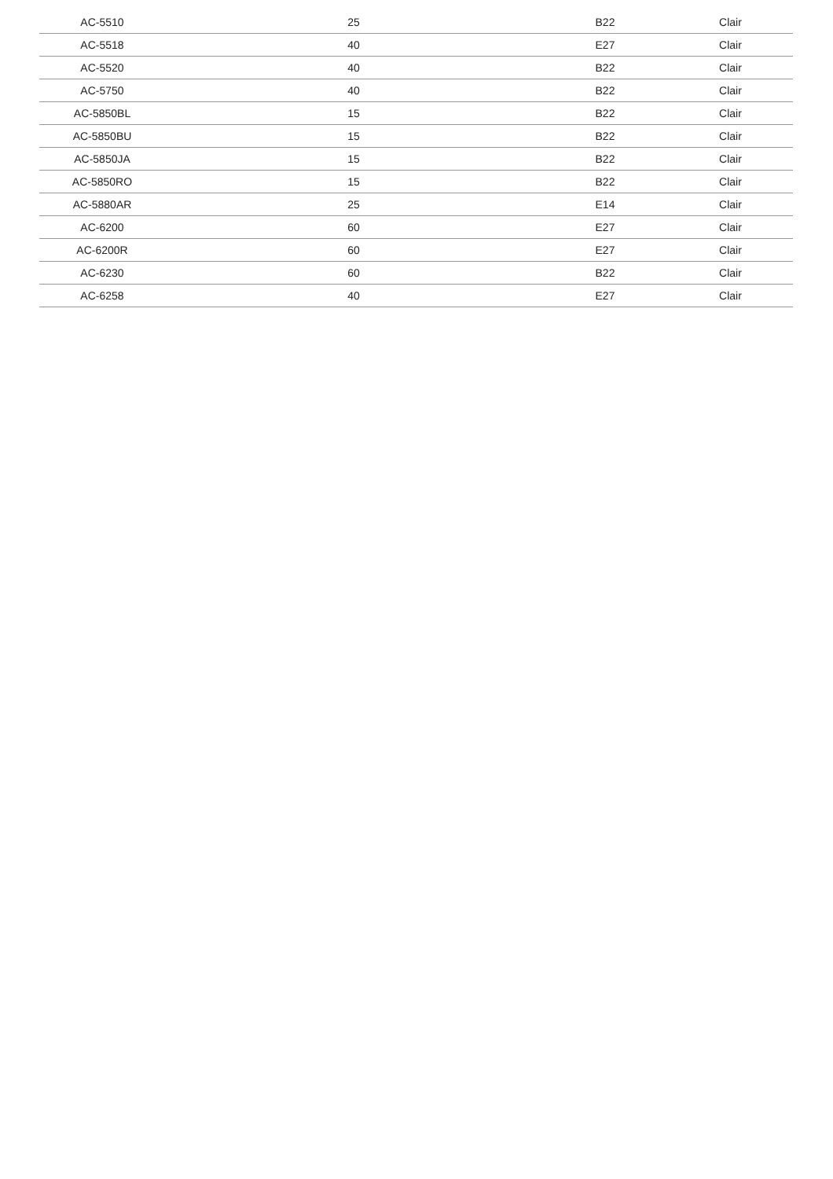| AC-5510 | 25 | B22 | Clair |
| AC-5518 | 40 | E27 | Clair |
| AC-5520 | 40 | B22 | Clair |
| AC-5750 | 40 | B22 | Clair |
| AC-5850BL | 15 | B22 | Clair |
| AC-5850BU | 15 | B22 | Clair |
| AC-5850JA | 15 | B22 | Clair |
| AC-5850RO | 15 | B22 | Clair |
| AC-5880AR | 25 | E14 | Clair |
| AC-6200 | 60 | E27 | Clair |
| AC-6200R | 60 | E27 | Clair |
| AC-6230 | 60 | B22 | Clair |
| AC-6258 | 40 | E27 | Clair |